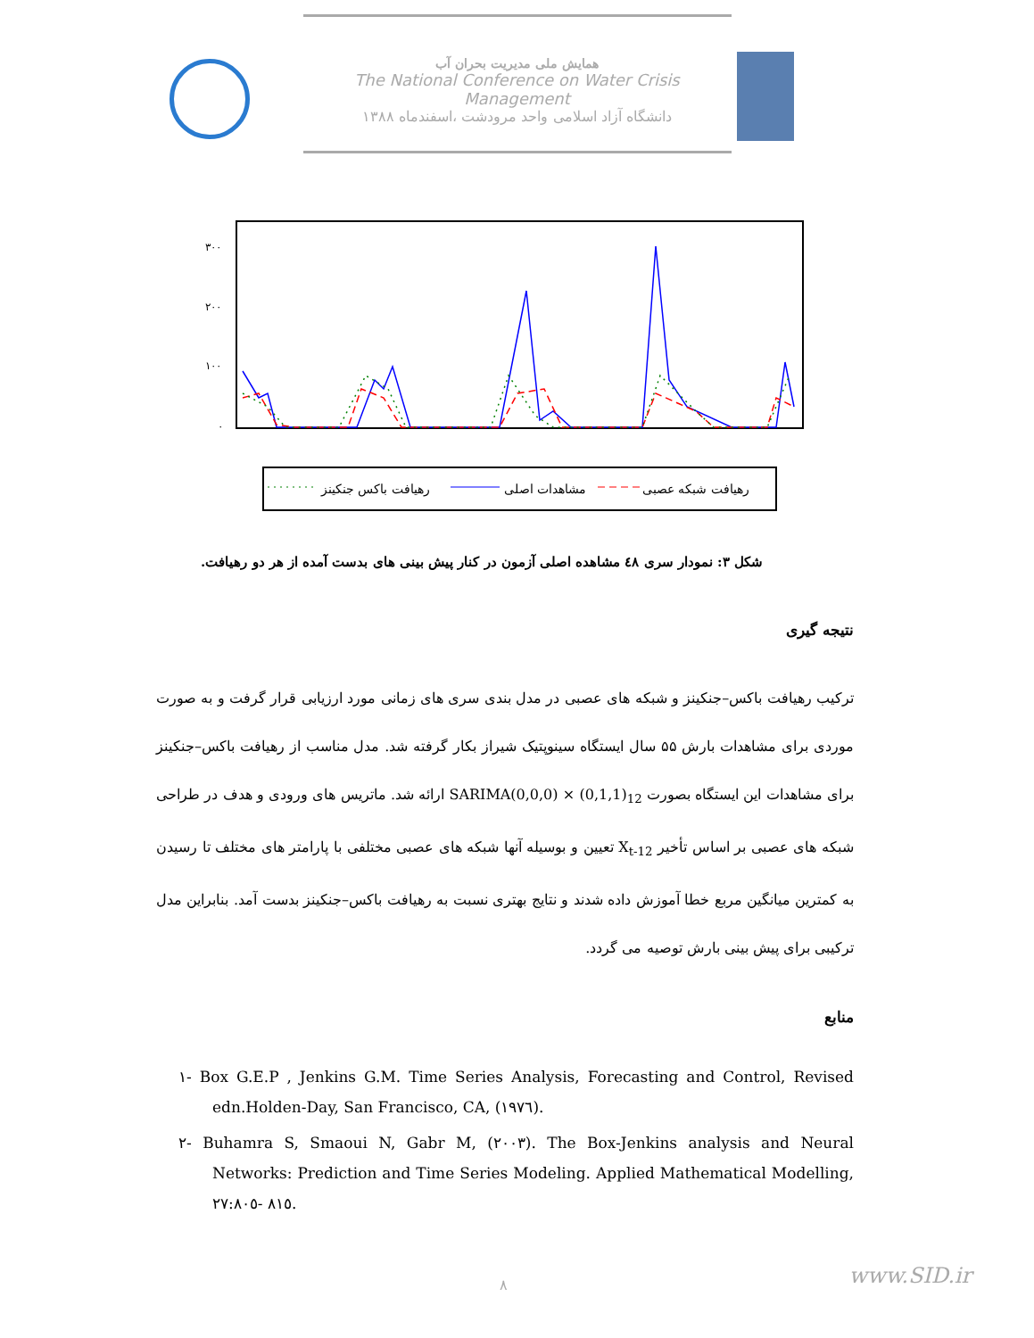همایش ملی مدیریت بحران آب
The National Conference on Water Crisis Management
دانشگاه آزاد اسلامی واحد مرودشت ،اسفندماه ۱۳۸۸
۳۰۰
۲۰۰
۱۰۰
۰
رهیافت شبکه عصبی
مشاهدات اصلی
رهیافت باکس جنکینز
شکل ۳: نمودار سری ٤٨ مشاهده اصلی آزمون در کنار پیش بینی های بدست آمده از هر دو رهیافت.
نتیجه گیری
ترکیب رهیافت باکس–جنکینز و شبکه های عصبی در مدل بندی سری های زمانی مورد ارزیابی قرار گرفت و به صورت موردی برای مشاهدات بارش ۵۵ سال ایستگاه سینوپتیک شیراز بکار گرفته شد. مدل مناسب از رهیافت باکس–جنکینز برای مشاهدات این ایستگاه بصورت SARIMA(0,0,0) × (0,1,1)<sub>12</sub> ارائه شد. ماتریس های ورودی و هدف در طراحی شبکه های عصبی بر اساس تأخیر X<sub>t-12</sub> تعیین و بوسیله آنها شبکه های عصبی مختلفی با پارامتر های مختلف تا رسیدن به کمترین میانگین مربع خطا آموزش داده شدند و نتایج بهتری نسبت به رهیافت باکس–جنکینز بدست آمد. بنابراین مدل ترکیبی برای پیش بینی بارش توصیه می گردد.
منابع
۱- Box G.E.P , Jenkins G.M. Time Series Analysis, Forecasting and Control, Revised edn.Holden-Day, San Francisco, CA, (۱۹۷٦).
۲- Buhamra S, Smaoui N, Gabr M, (۲۰۰۳). The Box-Jenkins analysis and Neural Networks: Prediction and Time Series Modeling. Applied Mathematical Modelling, ۲۷:۸۰٥- ۸۱٥.
۸ www.SID.ir